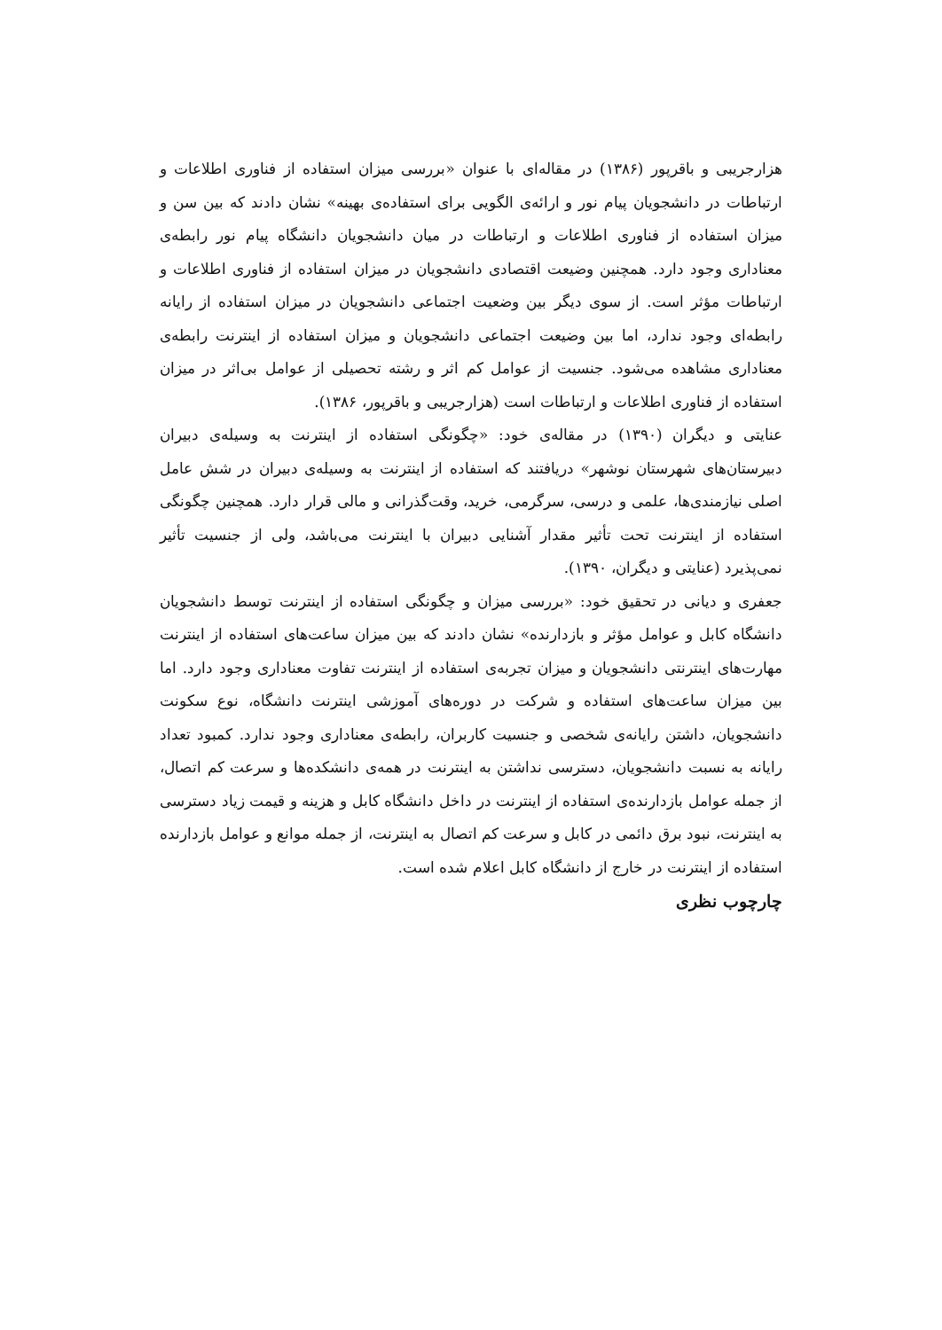هزارجریبی و باقرپور (۱۳۸۶) در مقاله‌ای با عنوان «بررسی میزان استفاده از فناوری اطلاعات و ارتباطات در دانشجویان پیام نور و ارائه‌ی الگویی برای استفاده‌ی بهینه» نشان دادند که بین سن و میزان استفاده از فناوری اطلاعات و ارتباطات در میان دانشجویان دانشگاه پیام نور رابطه‌ی معناداری وجود دارد. همچنین وضیعت اقتصادی دانشجویان در میزان استفاده از فناوری اطلاعات و ارتباطات مؤثر است. از سوی دیگر بین وضعیت اجتماعی دانشجویان در میزان استفاده از رایانه رابطه‌ای وجود ندارد، اما بین وضیعت اجتماعی دانشجویان و میزان استفاده از اینترنت رابطه‌ی معناداری مشاهده می‌شود. جنسیت از عوامل کم اثر و رشته تحصیلی از عوامل بی‌اثر در میزان استفاده از فناوری اطلاعات و ارتباطات است (هزارجریبی و باقرپور، ۱۳۸۶).
عنایتی و دیگران (۱۳۹۰) در مقاله‌ی خود: «چگونگی استفاده از اینترنت به وسیله‌ی دبیران دبیرستان‌های شهرستان نوشهر» دریافتند که استفاده از اینترنت به وسیله‌ی دبیران در شش عامل اصلی نیازمندی‌ها، علمی و درسی، سرگرمی، خرید، وقت‌گذرانی و مالی قرار دارد. همچنین چگونگی استفاده از اینترنت تحت تأثیر مقدار آشنایی دبیران با اینترنت می‌باشد، ولی از جنسیت تأثیر نمی‌پذیرد (عنایتی و دیگران، ۱۳۹۰).
جعفری و دیانی در تحقیق خود: «بررسی میزان و چگونگی استفاده از اینترنت توسط دانشجویان دانشگاه کابل و عوامل مؤثر و بازدارنده» نشان دادند که بین میزان ساعت‌های استفاده از اینترنت مهارت‌های اینترنتی دانشجویان و میزان تجربه‌ی استفاده از اینترنت تفاوت معناداری وجود دارد. اما بین میزان ساعت‌های استفاده و شرکت در دوره‌های آموزشی اینترنت دانشگاه، نوع سکونت دانشجویان، داشتن رایانه‌ی شخصی و جنسیت کاربران، رابطه‌ی معناداری وجود ندارد. کمبود تعداد رایانه به نسبت دانشجویان، دسترسی نداشتن به اینترنت در همه‌ی دانشکده‌ها و سرعت کم اتصال، از جمله عوامل بازدارنده‌ی استفاده از اینترنت در داخل دانشگاه کابل و هزینه و قیمت زیاد دسترسی به اینترنت، نبود برق دائمی در کابل و سرعت کم اتصال به اینترنت، از جمله موانع و عوامل بازدارنده استفاده از اینترنت در خارج از دانشگاه کابل اعلام شده است.
چارچوب نظری